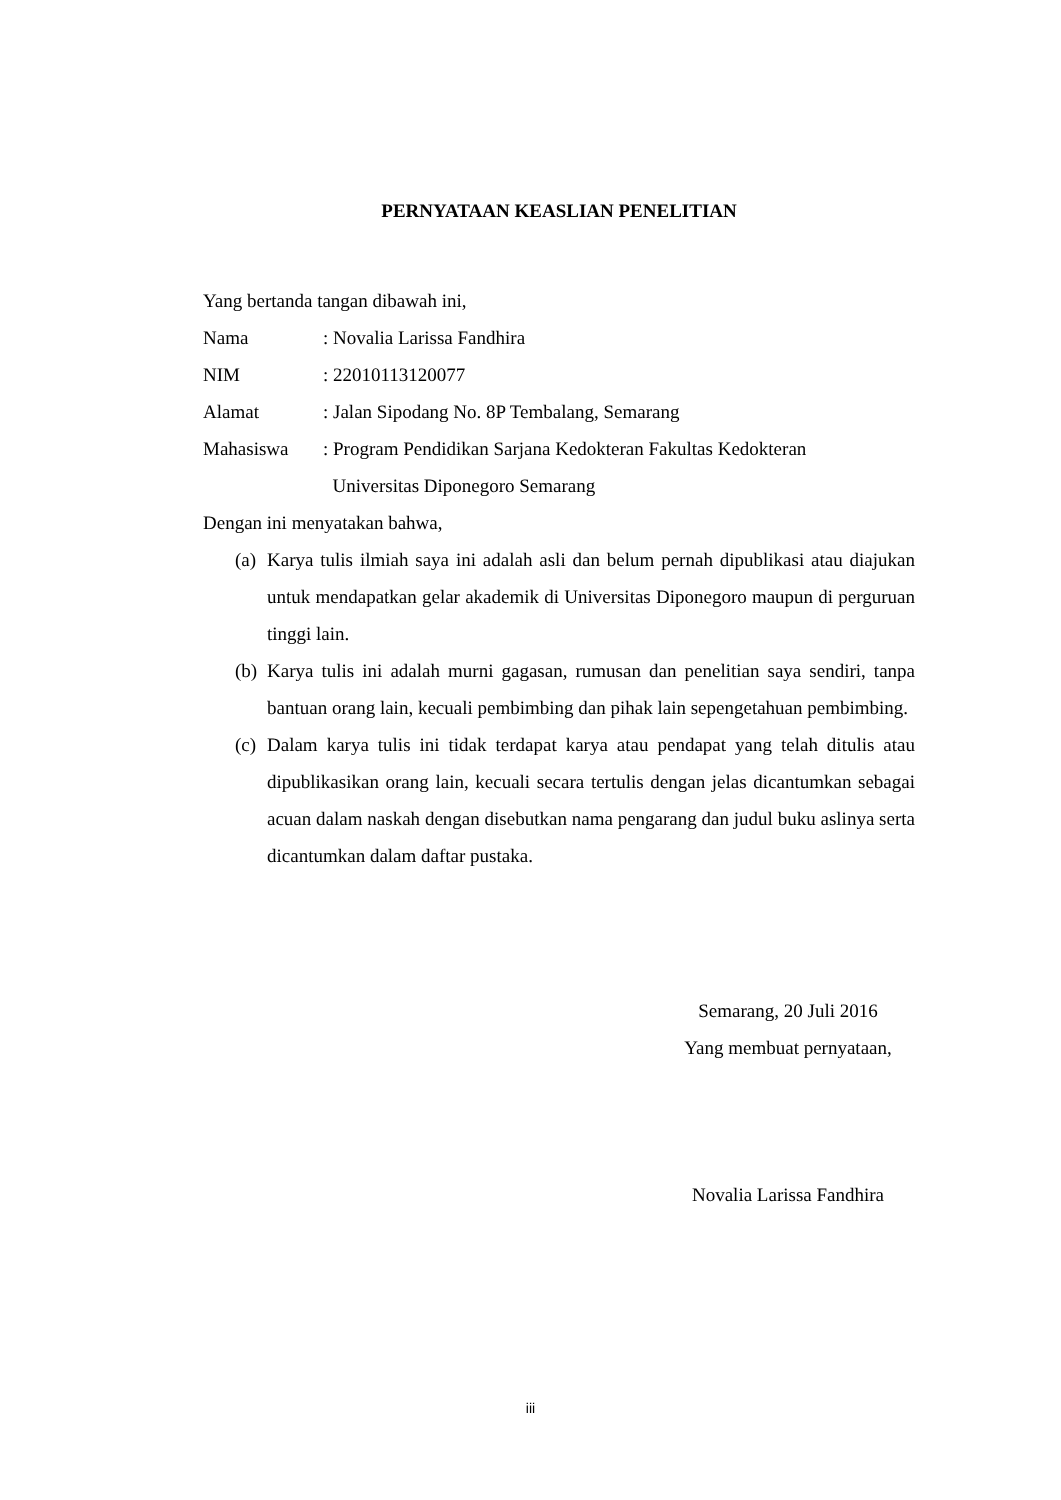PERNYATAAN KEASLIAN PENELITIAN
Yang bertanda tangan dibawah ini,
Nama: Novalia Larissa Fandhira
NIM: 22010113120077
Alamat: Jalan Sipodang No. 8P Tembalang, Semarang
Mahasiswa: Program Pendidikan Sarjana Kedokteran Fakultas Kedokteran
Universitas Diponegoro Semarang
Dengan ini menyatakan bahwa,
(a) Karya tulis ilmiah saya ini adalah asli dan belum pernah dipublikasi atau diajukan untuk mendapatkan gelar akademik di Universitas Diponegoro maupun di perguruan tinggi lain.
(b) Karya tulis ini adalah murni gagasan, rumusan dan penelitian saya sendiri, tanpa bantuan orang lain, kecuali pembimbing dan pihak lain sepengetahuan pembimbing.
(c) Dalam karya tulis ini tidak terdapat karya atau pendapat yang telah ditulis atau dipublikasikan orang lain, kecuali secara tertulis dengan jelas dicantumkan sebagai acuan dalam naskah dengan disebutkan nama pengarang dan judul buku aslinya serta dicantumkan dalam daftar pustaka.
Semarang, 20 Juli 2016
Yang membuat pernyataan,
Novalia Larissa Fandhira
iii